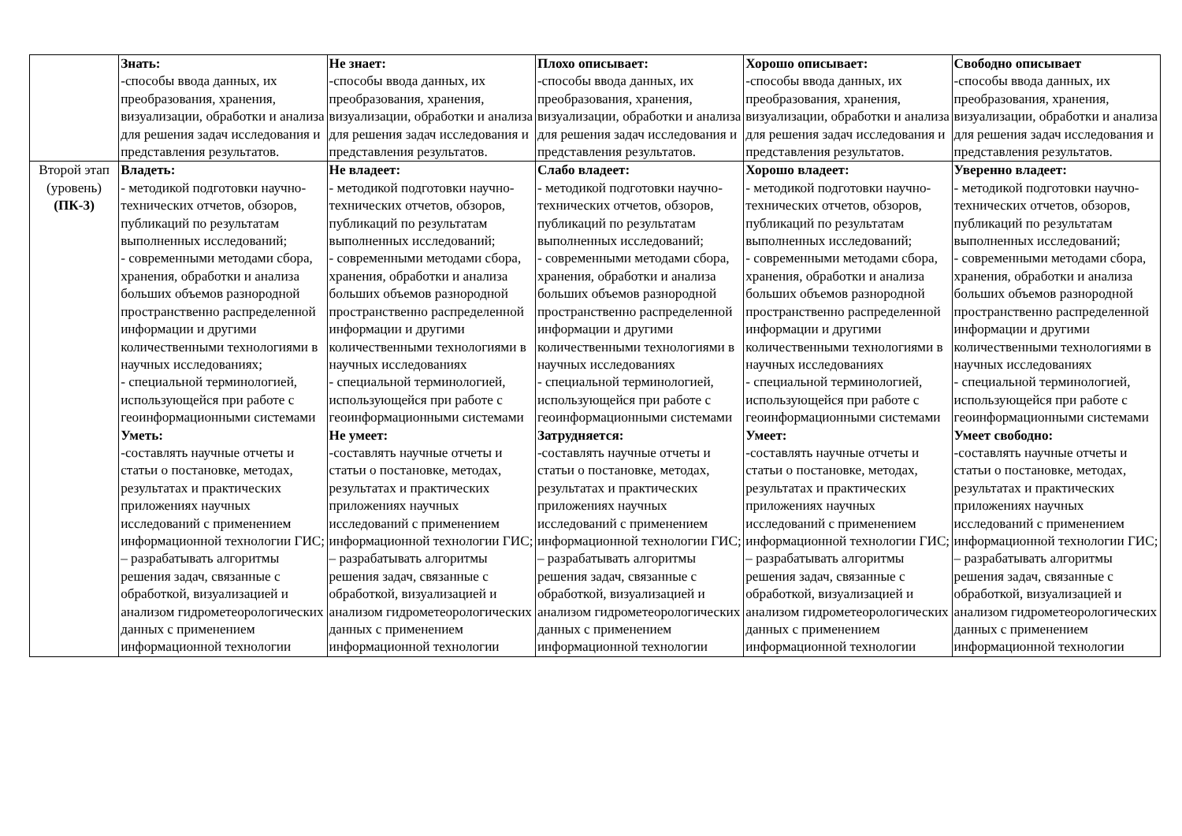| | Знать: -способы ввода данных, их преобразования, хранения, визуализации, обработки и анализа для решения задач исследования и представления результатов. | Не знает: -способы ввода данных, их преобразования, хранения, визуализации, обработки и анализа для решения задач исследования и представления результатов. | Плохо описывает: -способы ввода данных, их преобразования, хранения, визуализации, обработки и анализа для решения задач исследования и представления результатов. | Хорошо описывает: -способы ввода данных, их преобразования, хранения, визуализации, обработки и анализа для решения задач исследования и представления результатов. | Свободно описывает -способы ввода данных, их преобразования, хранения, визуализации, обработки и анализа для решения задач исследования и представления результатов. |
| Второй этап (уровень) (ПК-3) | Владеть: - методикой подготовки научно-технических отчетов, обзоров, публикаций по результатам выполненных исследований; - современными методами сбора, хранения, обработки и анализа больших объемов разнородной пространственно распределенной информации и другими количественными технологиями в научных исследованиях; - специальной терминологией, использующейся при работе с геоинформационными системами Уметь: -составлять научные отчеты и статьи о постановке, методах, результатах и практических приложениях научных исследований с применением информационной технологии ГИС; – разрабатывать алгоритмы решения задач, связанные с обработкой, визуализацией и анализом гидрометеорологических данных с применением информационной технологии | Не владеет: - методикой подготовки научно-технических отчетов, обзоров, публикаций по результатам выполненных исследований; - современными методами сбора, хранения, обработки и анализа больших объемов разнородной пространственно распределенной информации и другими количественными технологиями в научных исследованиях - специальной терминологией, использующейся при работе с геоинформационными системами Не умеет: -составлять научные отчеты и статьи о постановке, методах, результатах и практических приложениях научных исследований с применением информационной технологии ГИС; – разрабатывать алгоритмы решения задач, связанные с обработкой, визуализацией и анализом гидрометеорологических данных с применением информационной технологии | Слабо владеет: - методикой подготовки научно-технических отчетов, обзоров, публикаций по результатам выполненных исследований; - современными методами сбора, хранения, обработки и анализа больших объемов разнородной пространственно распределенной информации и другими количественными технологиями в научных исследованиях - специальной терминологией, использующейся при работе с геоинформационными системами Затрудняется: -составлять научные отчеты и статьи о постановке, методах, результатах и практических приложениях научных исследований с применением информационной технологии ГИС; – разрабатывать алгоритмы решения задач, связанные с обработкой, визуализацией и анализом гидрометеорологических данных с применением информационной технологии | Хорошо владеет: - методикой подготовки научно-технических отчетов, обзоров, публикаций по результатам выполненных исследований; - современными методами сбора, хранения, обработки и анализа больших объемов разнородной пространственно распределенной информации и другими количественными технологиями в научных исследованиях - специальной терминологией, использующейся при работе с геоинформационными системами Умеет: -составлять научные отчеты и статьи о постановке, методах, результатах и практических приложениях научных исследований с применением информационной технологии ГИС; – разрабатывать алгоритмы решения задач, связанные с обработкой, визуализацией и анализом гидрометеорологических данных с применением информационной технологии | Уверенно владеет: - методикой подготовки научно-технических отчетов, обзоров, публикаций по результатам выполненных исследований; - современными методами сбора, хранения, обработки и анализа больших объемов разнородной пространственно распределенной информации и другими количественными технологиями в научных исследованиях - специальной терминологией, использующейся при работе с геоинформационными системами Умеет свободно: -составлять научные отчеты и статьи о постановке, методах, результатах и практических приложениях научных исследований с применением информационной технологии ГИС; – разрабатывать алгоритмы решения задач, связанные с обработкой, визуализацией и анализом гидрометеорологических данных с применением информационной технологии |